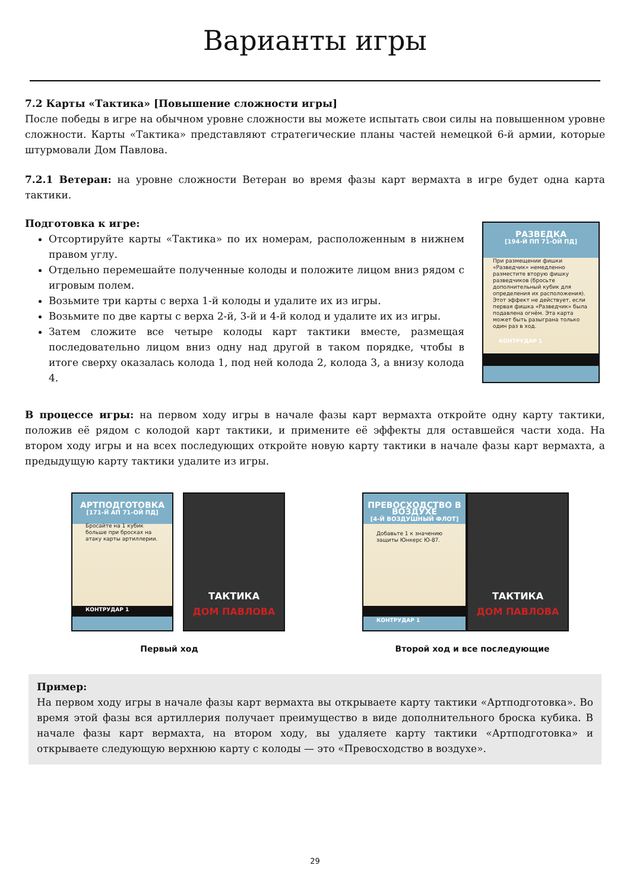Варианты игры
7.2 Карты «Тактика» [Повышение сложности игры]
После победы в игре на обычном уровне сложности вы можете испытать свои силы на повышенном уровне сложности. Карты «Тактика» представляют стратегические планы частей немецкой 6-й армии, которые штурмовали Дом Павлова.
7.2.1 Ветеран: на уровне сложности Ветеран во время фазы карт вермахта в игре будет одна карта тактики.
Подготовка к игре:
Отсортируйте карты «Тактика» по их номерам, расположенным в нижнем правом углу.
Отдельно перемешайте полученные колоды и положите лицом вниз рядом с игровым полем.
Возьмите три карты с верха 1-й колоды и удалите их из игры.
Возьмите по две карты с верха 2-й, 3-й и 4-й колод и удалите их из игры.
Затем сложите все четыре колоды карт тактики вместе, размещая последовательно лицом вниз одну над другой в таком порядке, чтобы в итоге сверху оказалась колода 1, под ней колода 2, колода 3, а внизу колода 4.
РАЗВЕДКА
[194-Й ПП 71-ОЙ ПД]
При размещении фишки «Разведчик» немедленно разместите вторую фишку разведчиков (бросьте дополнительный кубик для определения их расположения). Этот эффект не действует, если первая фишка «Разведчик» была подавлена огнём. Эта карта может быть разыграна только один раз в ход.
КОНТРУДАР 1
В процессе игры: на первом ходу игры в начале фазы карт вермахта откройте одну карту тактики, положив её рядом с колодой карт тактики, и примените её эффекты для оставшейся части хода. На втором ходу игры и на всех последующих откройте новую карту тактики в начале фазы карт вермахта, а предыдущую карту тактики удалите из игры.
АРТПОДГОТОВКА
[171-Й АП 71-ОЙ ПД]
Бросайте на 1 кубик больше при бросках на атаку карты артиллерии.
КОНТРУДАР 1
ТАКТИКА
ДОМ ПАВЛОВА
Первый ход
ПРЕВОСХОДСТВО В ВОЗДУХЕ
[4-Й ВОЗДУШНЫЙ ФЛОТ]
Добавьте 1 к значению защиты Юнкерс Ю-87.
КОНТРУДАР 1
ТАКТИКА
ДОМ ПАВЛОВА
Второй ход и все последующие
Пример:
На первом ходу игры в начале фазы карт вермахта вы открываете карту тактики «Артподготовка». Во время этой фазы вся артиллерия получает преимущество в виде дополнительного броска кубика. В начале фазы карт вермахта, на втором ходу, вы удаляете карту тактики «Артподготовка» и открываете следующую верхнюю карту с колоды — это «Превосходство в воздухе».
29